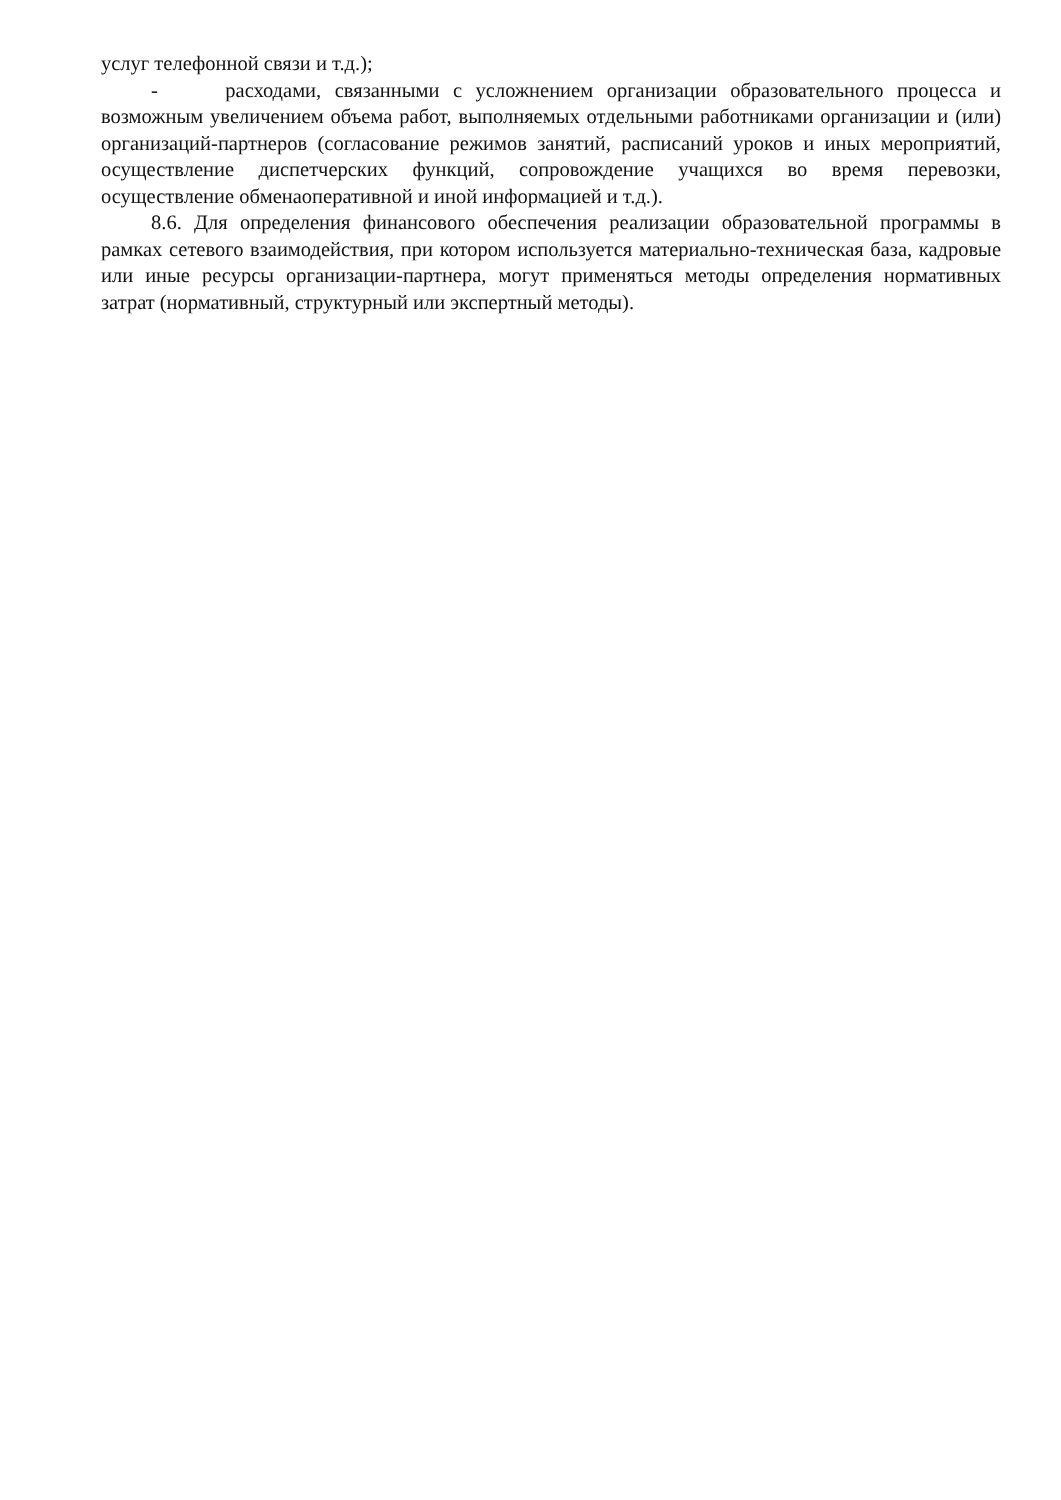услуг телефонной связи и т.д.);
- расходами, связанными с усложнением организации образовательного процесса и возможным увеличением объема работ, выполняемых отдельными работниками организации и (или) организаций-партнеров (согласование режимов занятий, расписаний уроков и иных мероприятий, осуществление диспетчерских функций, сопровождение учащихся во время перевозки, осуществление обменаоперативной и иной информацией и т.д.).
8.6. Для определения финансового обеспечения реализации образовательной программы в рамках сетевого взаимодействия, при котором используется материально-техническая база, кадровые или иные ресурсы организации-партнера, могут применяться методы определения нормативных затрат (нормативный, структурный или экспертный методы).